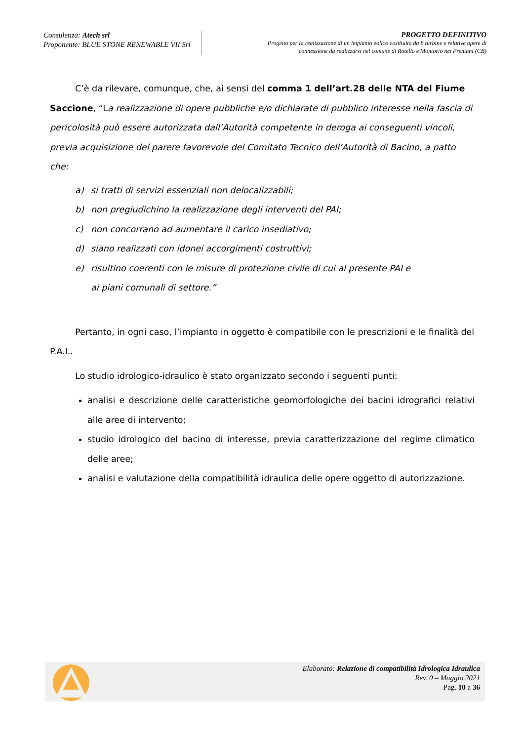Consulenza: Atech srl
Proponente: BLUE STONE RENEWABLE VII Srl
PROGETTO DEFINITIVO
Progetto per la realizzazione di un impianto eolico costituito da 8 turbine e relative opere di
connessione da realizzarsi nel comune di Rotello e Montorio nei Frentani (CB)
C’è da rilevare, comunque, che, ai sensi del comma 1 dell’art.28 delle NTA del Fiume Saccione, “La realizzazione di opere pubbliche e/o dichiarate di pubblico interesse nella fascia di pericolosità può essere autorizzata dall’Autorità competente in deroga ai conseguenti vincoli, previa acquisizione del parere favorevole del Comitato Tecnico dell’Autorità di Bacino, a patto che:
a) si tratti di servizi essenziali non delocalizzabili;
b) non pregiudichino la realizzazione degli interventi del PAI;
c) non concorrano ad aumentare il carico insediativo;
d) siano realizzati con idonei accorgimenti costruttivi;
e) risultino coerenti con le misure di protezione civile di cui al presente PAI e
ai piani comunali di settore.”
Pertanto, in ogni caso, l’impianto in oggetto è compatibile con le prescrizioni e le finalità del P.A.I..
Lo studio idrologico-idraulico è stato organizzato secondo i seguenti punti:
analisi e descrizione delle caratteristiche geomorfologiche dei bacini idrografici relativi alle aree di intervento;
studio idrologico del bacino di interesse, previa caratterizzazione del regime climatico delle aree;
analisi e valutazione della compatibilità idraulica delle opere oggetto di autorizzazione.
Elaborato: Relazione di compatibilità Idrologica Idraulica
Rev. 0 – Maggio 2021
Pag. 10 a 36